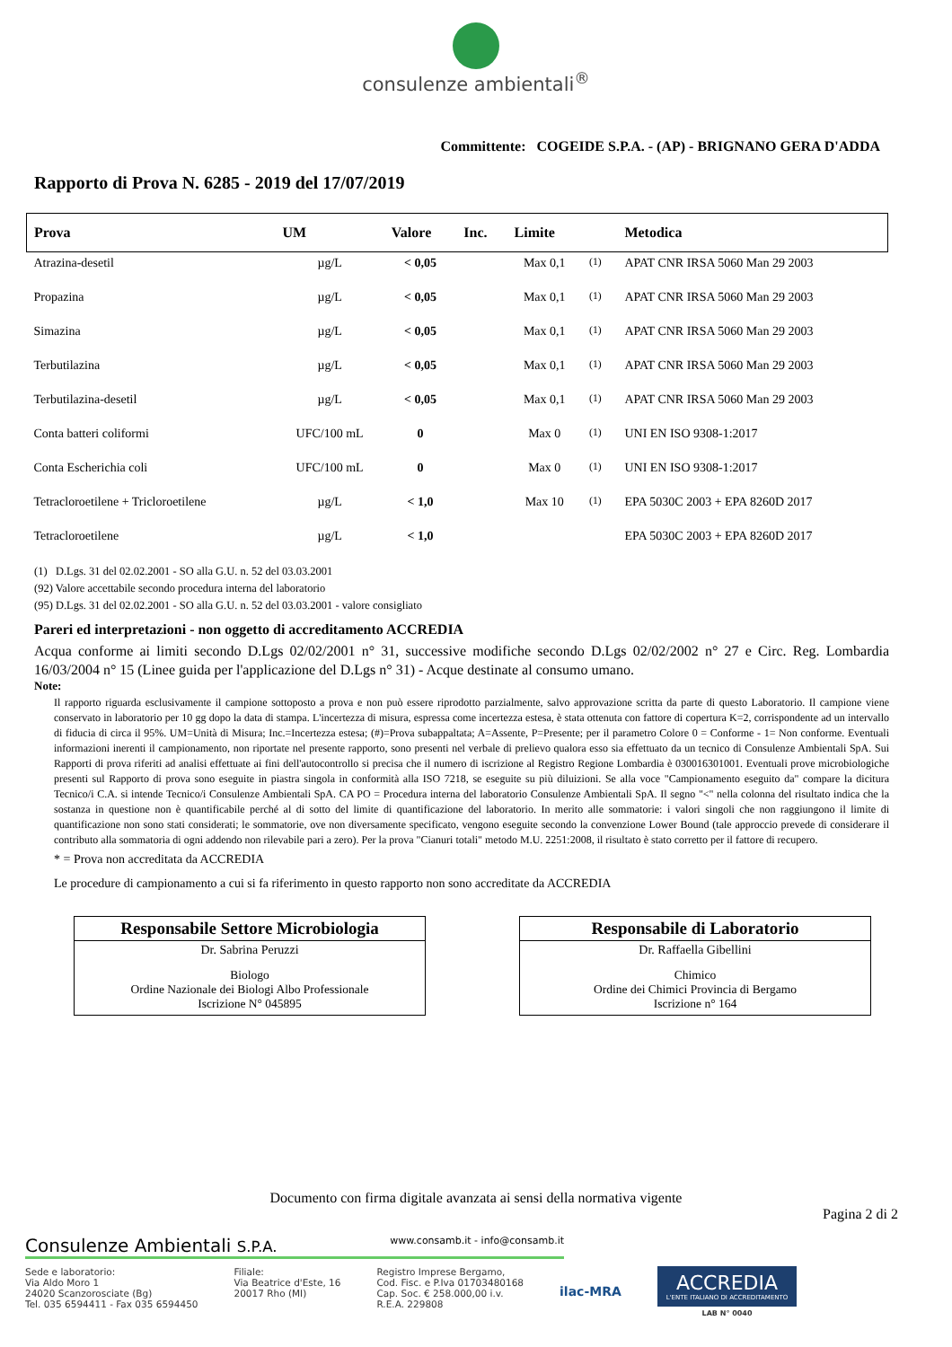consulenze ambientali<sup>®</sup>
Committente: COGEIDE S.P.A. - (AP) - BRIGNANO GERA D'ADDA
Rapporto di Prova N. 6285 - 2019 del 17/07/2019
| Prova | UM | Valore | Inc. | Limite | | Metodica |
| --- | --- | --- | --- | --- | --- | --- |
| Atrazina-desetil | µg/L | < 0,05 | | Max 0,1 | <sup>(1)</sup> | APAT CNR IRSA 5060 Man 29 2003 |
| Propazina | µg/L | < 0,05 | | Max 0,1 | <sup>(1)</sup> | APAT CNR IRSA 5060 Man 29 2003 |
| Simazina | µg/L | < 0,05 | | Max 0,1 | <sup>(1)</sup> | APAT CNR IRSA 5060 Man 29 2003 |
| Terbutilazina | µg/L | < 0,05 | | Max 0,1 | <sup>(1)</sup> | APAT CNR IRSA 5060 Man 29 2003 |
| Terbutilazina-desetil | µg/L | < 0,05 | | Max 0,1 | <sup>(1)</sup> | APAT CNR IRSA 5060 Man 29 2003 |
| Conta batteri coliformi | UFC/100 mL | 0 | | Max 0 | <sup>(1)</sup> | UNI EN ISO 9308-1:2017 |
| Conta Escherichia coli | UFC/100 mL | 0 | | Max 0 | <sup>(1)</sup> | UNI EN ISO 9308-1:2017 |
| Tetracloroetilene + Tricloroetilene | µg/L | < 1,0 | | Max 10 | <sup>(1)</sup> | EPA 5030C 2003 + EPA 8260D 2017 |
| Tetracloroetilene | µg/L | < 1,0 | | | | EPA 5030C 2003 + EPA 8260D 2017 |
(1) D.Lgs. 31 del 02.02.2001 - SO alla G.U. n. 52 del 03.03.2001
(92) Valore accettabile secondo procedura interna del laboratorio
(95) D.Lgs. 31 del 02.02.2001 - SO alla G.U. n. 52 del 03.03.2001 - valore consigliato
Pareri ed interpretazioni - non oggetto di accreditamento ACCREDIA
Acqua conforme ai limiti secondo D.Lgs 02/02/2001 n° 31, successive modifiche secondo D.Lgs 02/02/2002 n° 27 e Circ. Reg. Lombardia 16/03/2004 n° 15 (Linee guida per l'applicazione del D.Lgs n° 31) - Acque destinate al consumo umano.
Note:
Il rapporto riguarda esclusivamente il campione sottoposto a prova e non può essere riprodotto parzialmente, salvo approvazione scritta da parte di questo Laboratorio. Il campione viene conservato in laboratorio per 10 gg dopo la data di stampa. L'incertezza di misura, espressa come incertezza estesa, è stata ottenuta con fattore di copertura K=2, corrispondente ad un intervallo di fiducia di circa il 95%. UM=Unità di Misura; Inc.=Incertezza estesa; (#)=Prova subappaltata; A=Assente, P=Presente; per il parametro Colore 0 = Conforme - 1= Non conforme. Eventuali informazioni inerenti il campionamento, non riportate nel presente rapporto, sono presenti nel verbale di prelievo qualora esso sia effettuato da un tecnico di Consulenze Ambientali SpA. Sui Rapporti di prova riferiti ad analisi effettuate ai fini dell'autocontrollo si precisa che il numero di iscrizione al Registro Regione Lombardia è 030016301001. Eventuali prove microbiologiche presenti sul Rapporto di prova sono eseguite in piastra singola in conformità alla ISO 7218, se eseguite su più diluizioni. Se alla voce "Campionamento eseguito da" compare la dicitura Tecnico/i C.A. si intende Tecnico/i Consulenze Ambientali SpA. CA PO = Procedura interna del laboratorio Consulenze Ambientali SpA. Il segno "<" nella colonna del risultato indica che la sostanza in questione non è quantificabile perché al di sotto del limite di quantificazione del laboratorio. In merito alle sommatorie: i valori singoli che non raggiungono il limite di quantificazione non sono stati considerati; le sommatorie, ove non diversamente specificato, vengono eseguite secondo la convenzione Lower Bound (tale approccio prevede di considerare il contributo alla sommatoria di ogni addendo non rilevabile pari a zero). Per la prova "Cianuri totali" metodo M.U. 2251:2008, il risultato è stato corretto per il fattore di recupero.
* = Prova non accreditata da ACCREDIA
Le procedure di campionamento a cui si fa riferimento in questo rapporto non sono accreditate da ACCREDIA
Responsabile Settore Microbiologia
Dr. Sabrina Peruzzi
Biologo
Ordine Nazionale dei Biologi Albo Professionale
Iscrizione N° 045895
Responsabile di Laboratorio
Dr. Raffaella Gibellini
Chimico
Ordine dei Chimici Provincia di Bergamo
Iscrizione n° 164
Documento con firma digitale avanzata ai sensi della normativa vigente
Pagina 2 di 2
Consulenze Ambientali S.P.A. www.consamb.it - info@consamb.it
Sede e laboratorio:
Via Aldo Moro 1
24020 Scanzorosciate (Bg)
Tel. 035 6594411 - Fax 035 6594450
Filiale:
Via Beatrice d'Este, 16
20017 Rho (MI)
Registro Imprese Bergamo,
Cod. Fisc. e P.Iva 01703480168
Cap. Soc. € 258.000,00 i.v.
R.E.A. 229808
ilac-MRA
ACCREDIA
L'ENTE ITALIANO DI ACCREDITAMENTO
LAB N° 0040